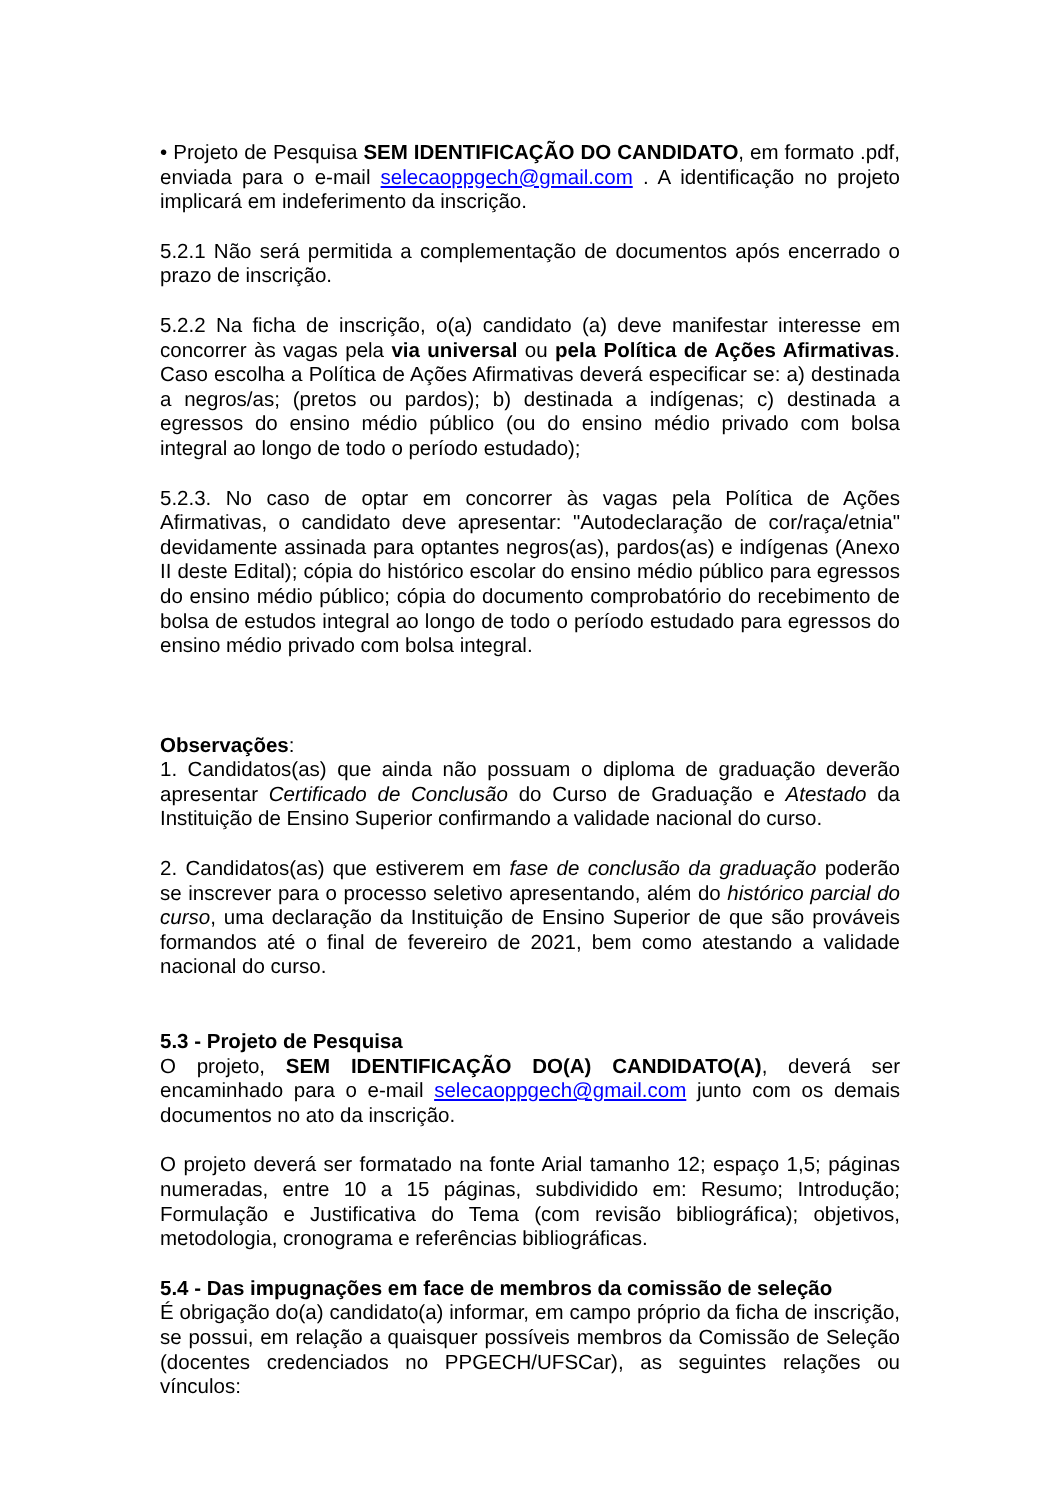• Projeto de Pesquisa SEM IDENTIFICAÇÃO DO CANDIDATO, em formato .pdf, enviada para o e-mail selecaoppgech@gmail.com . A identificação no projeto implicará em indeferimento da inscrição.
5.2.1 Não será permitida a complementação de documentos após encerrado o prazo de inscrição.
5.2.2 Na ficha de inscrição, o(a) candidato (a) deve manifestar interesse em concorrer às vagas pela via universal ou pela Política de Ações Afirmativas. Caso escolha a Política de Ações Afirmativas deverá especificar se: a) destinada a negros/as; (pretos ou pardos); b) destinada a indígenas; c) destinada a egressos do ensino médio público (ou do ensino médio privado com bolsa integral ao longo de todo o período estudado);
5.2.3. No caso de optar em concorrer às vagas pela Política de Ações Afirmativas, o candidato deve apresentar: "Autodeclaração de cor/raça/etnia" devidamente assinada para optantes negros(as), pardos(as) e indígenas (Anexo II deste Edital); cópia do histórico escolar do ensino médio público para egressos do ensino médio público; cópia do documento comprobatório do recebimento de bolsa de estudos integral ao longo de todo o período estudado para egressos do ensino médio privado com bolsa integral.
Observações:
1. Candidatos(as) que ainda não possuam o diploma de graduação deverão apresentar Certificado de Conclusão do Curso de Graduação e Atestado da Instituição de Ensino Superior confirmando a validade nacional do curso.
2. Candidatos(as) que estiverem em fase de conclusão da graduação poderão se inscrever para o processo seletivo apresentando, além do histórico parcial do curso, uma declaração da Instituição de Ensino Superior de que são prováveis formandos até o final de fevereiro de 2021, bem como atestando a validade nacional do curso.
5.3 - Projeto de Pesquisa
O projeto, SEM IDENTIFICAÇÃO DO(A) CANDIDATO(A), deverá ser encaminhado para o e-mail selecaoppgech@gmail.com junto com os demais documentos no ato da inscrição.
O projeto deverá ser formatado na fonte Arial tamanho 12; espaço 1,5; páginas numeradas, entre 10 a 15 páginas, subdividido em: Resumo; Introdução; Formulação e Justificativa do Tema (com revisão bibliográfica); objetivos, metodologia, cronograma e referências bibliográficas.
5.4 - Das impugnações em face de membros da comissão de seleção
É obrigação do(a) candidato(a) informar, em campo próprio da ficha de inscrição, se possui, em relação a quaisquer possíveis membros da Comissão de Seleção (docentes credenciados no PPGECH/UFSCar), as seguintes relações ou vínculos: